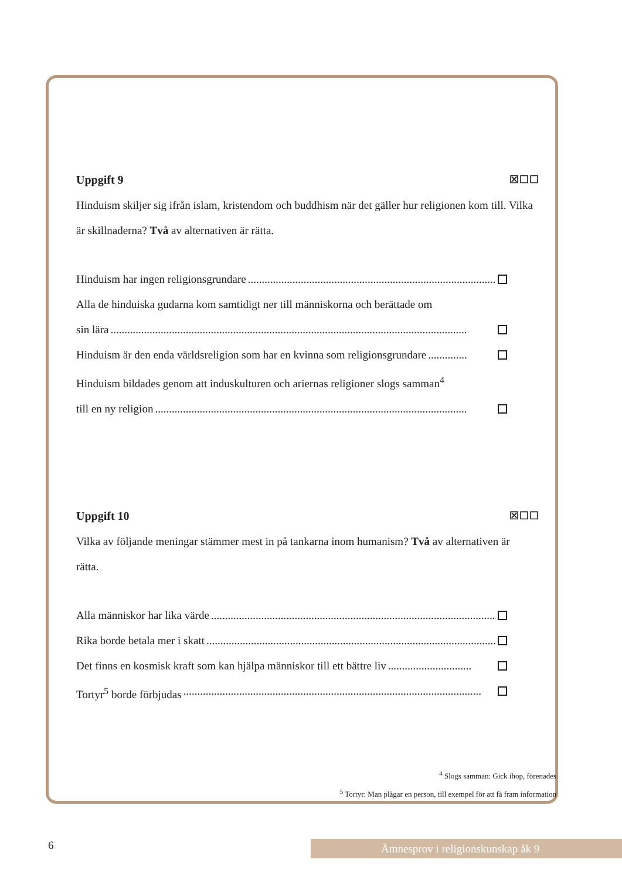Uppgift 9 ☒☐☐
Hinduism skiljer sig ifrån islam, kristendom och buddhism när det gäller hur religionen kom till. Vilka är skillnaderna? Två av alternativen är rätta.
Hinduism har ingen religionsgrundare......................................................................................................
Alla de hinduiska gudarna kom samtidigt ner till människorna och berättade om
sin lära................................................................................................................................
Hinduism är den enda världsreligion som har en kvinna som religionsgrundare..............
Hinduism bildades genom att induskulturen och ariernas religioner slogs samman<sup>4</sup>
till en ny religion................................................................................................................
Uppgift 10 ☒☐☐
Vilka av följande meningar stämmer mest in på tankarna inom humanism? Två av alternativen är rätta.
Alla människor har lika värde...........................................................................................................
Rika borde betala mer i skatt...........................................................................................................
Det finns en kosmisk kraft som kan hjälpa människor till ett bättre liv..............................
Tortyr<sup>5</sup> borde förbjudas...........................................................................................................
<sup>4</sup> Slogs samman: Gick ihop, förenades
<sup>5</sup> Tortyr: Man plågar en person, till exempel för att få fram information
6 Ämnesprov i religionskunskap åk 9